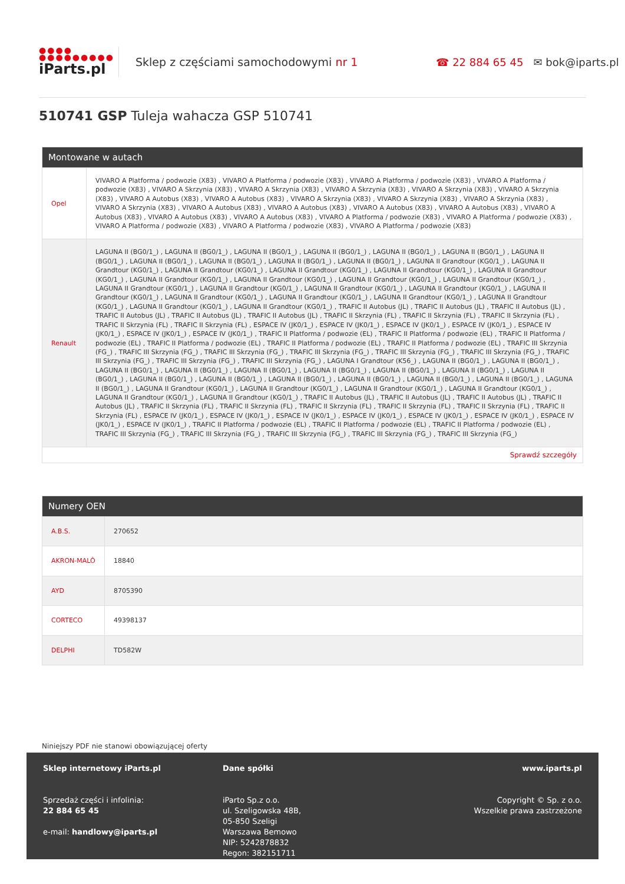●●●●
●●●●●●●●●
iParts.pl
Sklep z częściami samochodowymi nr 1
☎ 22 884 65 45 ✉ bok@iparts.pl
510741 GSP Tuleja wahacza GSP 510741
Montowane w autach
| Opel | VIVARO A Platforma / podwozie (X83) , VIVARO A Platforma / podwozie (X83) , VIVARO A Platforma / podwozie (X83) , VIVARO A Platforma / podwozie (X83) , VIVARO A Skrzynia (X83) , VIVARO A Skrzynia (X83) , VIVARO A Skrzynia (X83) , VIVARO A Skrzynia (X83) , VIVARO A Skrzynia (X83) , VIVARO A Autobus (X83) , VIVARO A Autobus (X83) , VIVARO A Skrzynia (X83) , VIVARO A Skrzynia (X83) , VIVARO A Skrzynia (X83) , VIVARO A Skrzynia (X83) , VIVARO A Autobus (X83) , VIVARO A Autobus (X83) , VIVARO A Autobus (X83) , VIVARO A Autobus (X83) , VIVARO A Autobus (X83) , VIVARO A Autobus (X83) , VIVARO A Autobus (X83) , VIVARO A Platforma / podwozie (X83) , VIVARO A Platforma / podwozie (X83) , VIVARO A Platforma / podwozie (X83) , VIVARO A Platforma / podwozie (X83) , VIVARO A Platforma / podwozie (X83) |
| Renault | LAGUNA II (BG0/1_) , LAGUNA II (BG0/1_) , LAGUNA II (BG0/1_) , LAGUNA II (BG0/1_) , LAGUNA II (BG0/1_) , LAGUNA II (BG0/1_) , LAGUNA II (BG0/1_) , LAGUNA II (BG0/1_) , LAGUNA II (BG0/1_) , LAGUNA II (BG0/1_) , LAGUNA II (BG0/1_) , LAGUNA II Grandtour (KG0/1_) , LAGUNA II Grandtour (KG0/1_) , LAGUNA II Grandtour (KG0/1_) , LAGUNA II Grandtour (KG0/1_) , LAGUNA II Grandtour (KG0/1_) , LAGUNA II Grandtour (KG0/1_) , LAGUNA II Grandtour (KG0/1_) , LAGUNA II Grandtour (KG0/1_) , LAGUNA II Grandtour (KG0/1_) , LAGUNA II Grandtour (KG0/1_) , LAGUNA II Grandtour (KG0/1_) , LAGUNA II Grandtour (KG0/1_) , LAGUNA II Grandtour (KG0/1_) , LAGUNA II Grandtour (KG0/1_) , LAGUNA II Grandtour (KG0/1_) , LAGUNA II Grandtour (KG0/1_) , LAGUNA II Grandtour (KG0/1_) , LAGUNA II Grandtour (KG0/1_) , LAGUNA II Grandtour (KG0/1_) , LAGUNA II Grandtour (KG0/1_) , LAGUNA II Grandtour (KG0/1_) , TRAFIC II Autobus (JL) , TRAFIC II Autobus (JL) , TRAFIC II Autobus (JL) , TRAFIC II Autobus (JL) , TRAFIC II Autobus (JL) , TRAFIC II Autobus (JL) , TRAFIC II Skrzynia (FL) , TRAFIC II Skrzynia (FL) , TRAFIC II Skrzynia (FL) , TRAFIC II Skrzynia (FL) , TRAFIC II Skrzynia (FL) , ESPACE IV (JK0/1_) , ESPACE IV (JK0/1_) , ESPACE IV (JK0/1_) , ESPACE IV (JK0/1_) , ESPACE IV (JK0/1_) , ESPACE IV (JK0/1_) , ESPACE IV (JK0/1_) , TRAFIC II Platforma / podwozie (EL) , TRAFIC II Platforma / podwozie (EL) , TRAFIC II Platforma / podwozie (EL) , TRAFIC II Platforma / podwozie (EL) , TRAFIC II Platforma / podwozie (EL) , TRAFIC II Platforma / podwozie (EL) , TRAFIC III Skrzynia (FG_) , TRAFIC III Skrzynia (FG_) , TRAFIC III Skrzynia (FG_) , TRAFIC III Skrzynia (FG_) , TRAFIC III Skrzynia (FG_) , TRAFIC III Skrzynia (FG_) , TRAFIC III Skrzynia (FG_) , TRAFIC III Skrzynia (FG_) , TRAFIC III Skrzynia (FG_) , LAGUNA I Grandtour (K56_) , LAGUNA II (BG0/1_) , LAGUNA II (BG0/1_) , LAGUNA II (BG0/1_) , LAGUNA II (BG0/1_) , LAGUNA II (BG0/1_) , LAGUNA II (BG0/1_) , LAGUNA II (BG0/1_) , LAGUNA II (BG0/1_) , LAGUNA II (BG0/1_) , LAGUNA II (BG0/1_) , LAGUNA II (BG0/1_) , LAGUNA II (BG0/1_) , LAGUNA II (BG0/1_) , LAGUNA II (BG0/1_) , LAGUNA II (BG0/1_) , LAGUNA II (BG0/1_) , LAGUNA II Grandtour (KG0/1_) , LAGUNA II Grandtour (KG0/1_) , LAGUNA II Grandtour (KG0/1_) , LAGUNA II Grandtour (KG0/1_) , LAGUNA II Grandtour (KG0/1_) , LAGUNA II Grandtour (KG0/1_) , TRAFIC II Autobus (JL) , TRAFIC II Autobus (JL) , TRAFIC II Autobus (JL) , TRAFIC II Autobus (JL) , TRAFIC II Skrzynia (FL) , TRAFIC II Skrzynia (FL) , TRAFIC II Skrzynia (FL) , TRAFIC II Skrzynia (FL) , TRAFIC II Skrzynia (FL) , TRAFIC II Skrzynia (FL) , ESPACE IV (JK0/1_) , ESPACE IV (JK0/1_) , ESPACE IV (JK0/1_) , ESPACE IV (JK0/1_) , ESPACE IV (JK0/1_) , ESPACE IV (JK0/1_) , ESPACE IV (JK0/1_) , ESPACE IV (JK0/1_) , TRAFIC II Platforma / podwozie (EL) , TRAFIC II Platforma / podwozie (EL) , TRAFIC II Platforma / podwozie (EL) , TRAFIC III Skrzynia (FG_) , TRAFIC III Skrzynia (FG_) , TRAFIC III Skrzynia (FG_) , TRAFIC III Skrzynia (FG_) , TRAFIC III Skrzynia (FG_) |
Sprawdź szczegóły
Numery OEN
| A.B.S. | 270652 |
| AKRON-MALÒ | 18840 |
| AYD | 8705390 |
| CORTECO | 49398137 |
| DELPHI | TD582W |
Niniejszy PDF nie stanowi obowiązującej oferty
Sklep internetowy iParts.pl
Sprzedaż części i infolinia:
22 884 65 45
e-mail: handlowy@iparts.pl
Dane spółki
iParto Sp.z o.o.
ul. Szeligowska 48B,
05-850 Szeligi
Warszawa Bemowo
NIP: 5242878832
Regon: 382151711
www.iparts.pl
Copyright © Sp. z o.o.
Wszelkie prawa zastrzeżone